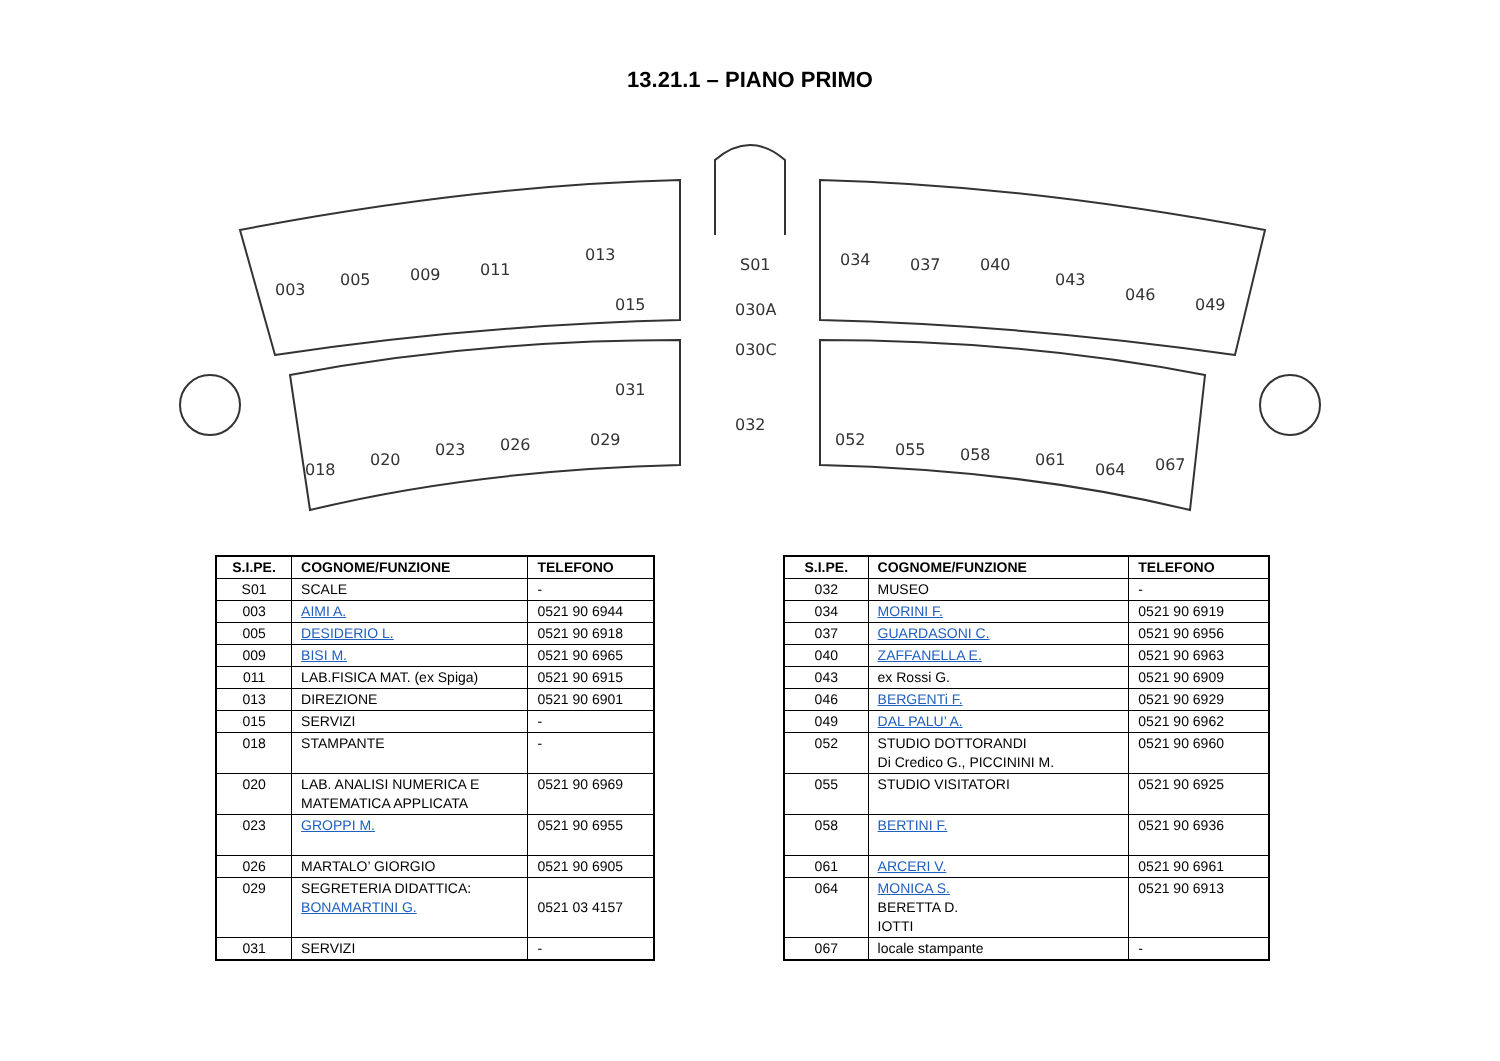13.21.1 – PIANO PRIMO
003
005
009
011
013
015
S01
030A
030C
034
037
040
043
046
049
018
020
023
026
029
031
032
052
055
058
061
064
067
| S.I.PE. | COGNOME/FUNZIONE | TELEFONO |
| --- | --- | --- |
| S01 | SCALE | - |
| 003 | AIMI A. | 0521 90 6944 |
| 005 | DESIDERIO L. | 0521 90 6918 |
| 009 | BISI M. | 0521 90 6965 |
| 011 | LAB.FISICA MAT. (ex Spiga) | 0521 90 6915 |
| 013 | DIREZIONE | 0521 90 6901 |
| 015 | SERVIZI | - |
| 018 | STAMPANTE | - |
| 020 | LAB. ANALISI NUMERICA E MATEMATICA APPLICATA | 0521 90 6969 |
| 023 | GROPPI M. | 0521 90 6955 |
| 026 | MARTALO’ GIORGIO | 0521 90 6905 |
| 029 | SEGRETERIA DIDATTICA: BONAMARTINI G. | 0521 03 4157 |
| 031 | SERVIZI | - |
| S.I.PE. | COGNOME/FUNZIONE | TELEFONO |
| --- | --- | --- |
| 032 | MUSEO | - |
| 034 | MORINI F. | 0521 90 6919 |
| 037 | GUARDASONI C. | 0521 90 6956 |
| 040 | ZAFFANELLA E. | 0521 90 6963 |
| 043 | ex Rossi G. | 0521 90 6909 |
| 046 | BERGENTi F. | 0521 90 6929 |
| 049 | DAL PALU’ A. | 0521 90 6962 |
| 052 | STUDIO DOTTORANDI Di Credico G., PICCININI M. | 0521 90 6960 |
| 055 | STUDIO VISITATORI | 0521 90 6925 |
| 058 | BERTINI F. | 0521 90 6936 |
| 061 | ARCERI V. | 0521 90 6961 |
| 064 | MONICA S. BERETTA D. IOTTI | 0521 90 6913 |
| 067 | locale stampante | - |